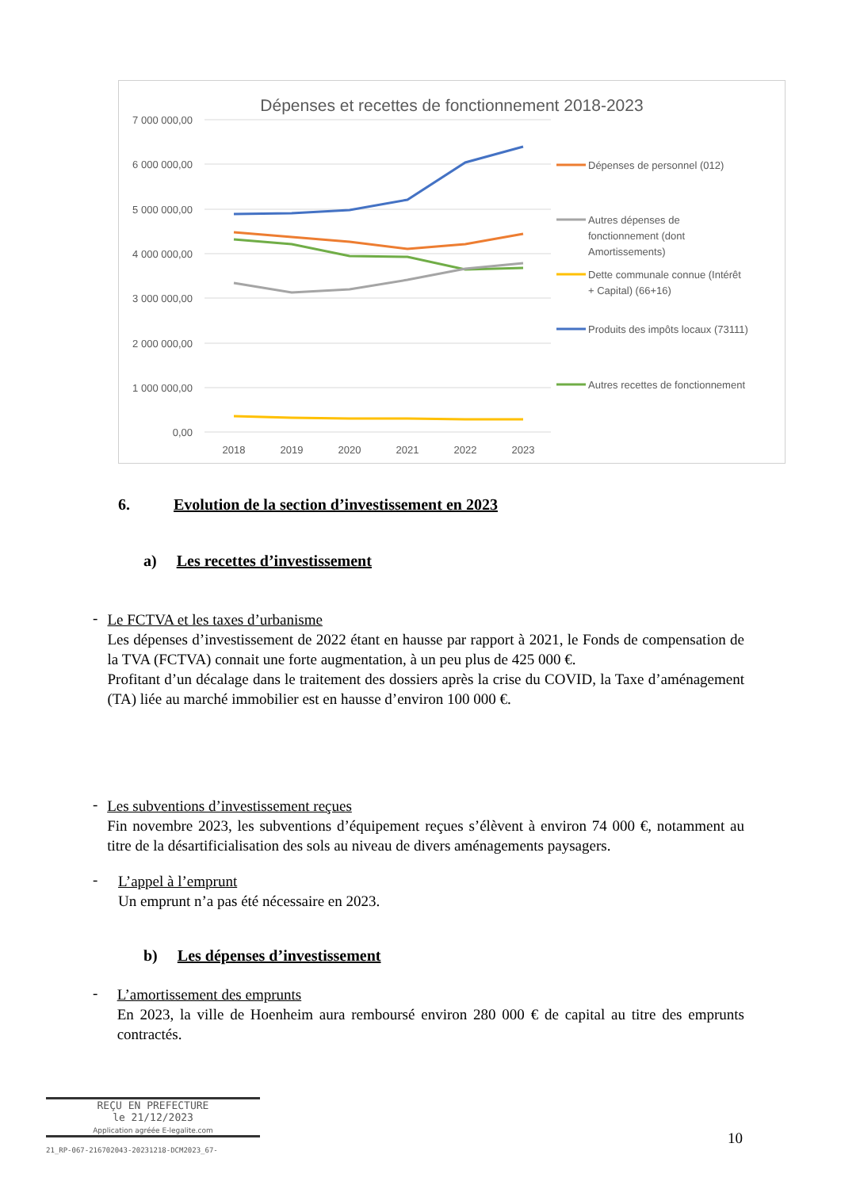Dépenses et recettes de fonctionnement 2018-2023
7 000 000,00
6 000 000,00
5 000 000,00
4 000 000,00
3 000 000,00
2 000 000,00
1 000 000,00
0,00
2018
2019
2020
2021
2022
2023
Dépenses de personnel (012)
Autres dépenses de
fonctionnement (dont
Amortissements)
Dette communale connue (Intérêt
+ Capital) (66+16)
Produits des impôts locaux (73111)
Autres recettes de fonctionnement
6. Evolution de la section d’investissement en 2023
a) Les recettes d’investissement
-
Le FCTVA et les taxes d’urbanisme
Les dépenses d’investissement de 2022 étant en hausse par rapport à 2021, le Fonds de compensation de la TVA (FCTVA) connait une forte augmentation, à un peu plus de 425 000 €.
Profitant d’un décalage dans le traitement des dossiers après la crise du COVID, la Taxe d’aménagement (TA) liée au marché immobilier est en hausse d’environ 100 000 €.
-
Les subventions d’investissement reçues
Fin novembre 2023, les subventions d’équipement reçues s’élèvent à environ 74 000 €, notamment au titre de la désartificialisation des sols au niveau de divers aménagements paysagers.
-
L’appel à l’emprunt
Un emprunt n’a pas été nécessaire en 2023.
b) Les dépenses d’investissement
-
L’amortissement des emprunts
En 2023, la ville de Hoenheim aura remboursé environ 280 000 € de capital au titre des emprunts contractés.
REÇU EN PREFECTURE
le 21/12/2023
Application agréée E-legalite.com
21_RP-067-216702043-20231218-DCM2023_67-
10